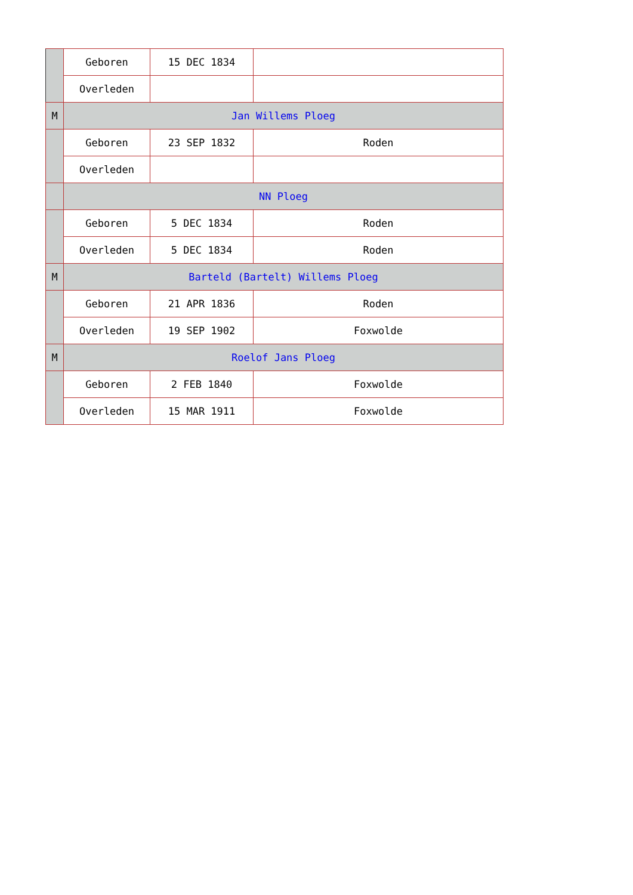| | Geboren | 15 DEC 1834 | |
| | Overleden | | |
| M | Jan Willems Ploeg | | |
| | Geboren | 23 SEP 1832 | Roden |
| | Overleden | | |
| | NN Ploeg | | |
| | Geboren | 5 DEC 1834 | Roden |
| | Overleden | 5 DEC 1834 | Roden |
| M | Barteld (Bartelt) Willems Ploeg | | |
| | Geboren | 21 APR 1836 | Roden |
| | Overleden | 19 SEP 1902 | Foxwolde |
| M | Roelof Jans Ploeg | | |
| | Geboren | 2 FEB 1840 | Foxwolde |
| | Overleden | 15 MAR 1911 | Foxwolde |